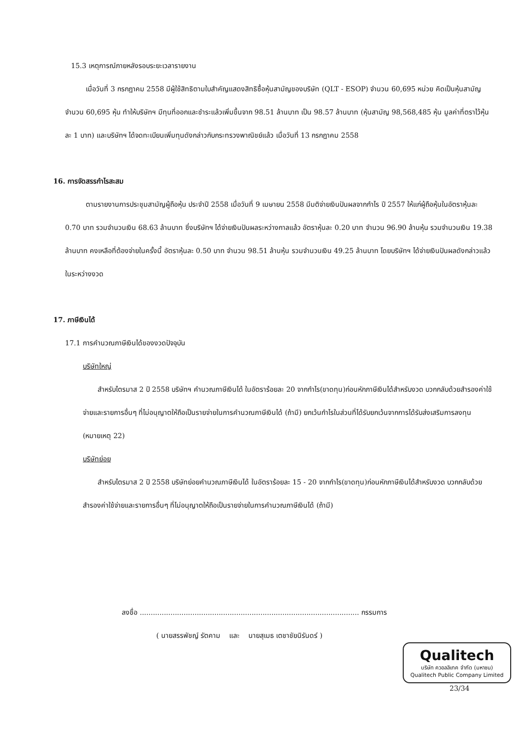15.3 เหตุการณ์ภายหลังรอบระยะเวลารายงาน
เมื่อวันที่ 3 กรกฎาคม 2558 มีผู้ใช้สิทธิตามใบสำคัญแสดงสิทธิซื้อหุ้นสามัญของบริษัท (QLT - ESOP) จำนวน 60,695 หน่วย คิดเป็นหุ้นสามัญจำนวน 60,695 หุ้น ทำให้บริษัทฯ มีทุนที่ออกและชำระแล้วเพิ่มขึ้นจาก 98.51 ล้านบาท เป็น 98.57 ล้านบาท (หุ้นสามัญ 98,568,485 หุ้น มูลค่าที่ตราไว้หุ้นละ 1 บาท) และบริษัทฯ ได้จดทะเบียนเพิ่มทุนดังกล่าวกับกระทรวงพาณิชย์แล้ว เมื่อวันที่ 13 กรกฎาคม 2558
16. การจัดสรรกำไรสะสม
ตามรายงานการประชุมสามัญผู้ถือหุ้น ประจำปี 2558 เมื่อวันที่ 9 เมษายน 2558 มีมติจ่ายเงินปันผลจากกำไร ปี 2557 ให้แก่ผู้ถือหุ้นในอัตราหุ้นละ 0.70 บาท รวมจำนวนเงิน 68.63 ล้านบาท ซึ่งบริษัทฯ ได้จ่ายเงินปันผลระหว่างกาลแล้ว อัตราหุ้นละ 0.20 บาท จำนวน 96.90 ล้านหุ้น รวมจำนวนเงิน 19.38 ล้านบาท คงเหลือที่ต้องจ่ายในครั้งนี้ อัตราหุ้นละ 0.50 บาท จำนวน 98.51 ล้านหุ้น รวมจำนวนเงิน 49.25 ล้านบาท โดยบริษัทฯ ได้จ่ายเงินปันผลดังกล่าวแล้วในระหว่างงวด
17. ภาษีเงินได้
17.1 การคำนวณภาษีเงินได้ของงวดปัจจุบัน
บริษัทใหญ่
สำหรับไตรมาส 2 ปี 2558 บริษัทฯ คำนวณภาษีเงินได้ ในอัตราร้อยละ 20 จากกำไร(ขาดทุน)ก่อนหักภาษีเงินได้สำหรับงวด บวกกลับด้วยสำรองค่าใช้จ่ายและรายการอื่นๆ ที่ไม่อนุญาตให้ถือเป็นรายจ่ายในการคำนวณภาษีเงินได้ (ถ้ามี) ยกเว้นกำไรในส่วนที่ได้รับยกเว้นจากการได้รับส่งเสริมการลงทุน (หมายเหตุ 22)
บริษัทย่อย
สำหรับไตรมาส 2 ปี 2558 บริษัทย่อยคำนวณภาษีเงินได้ ในอัตราร้อยละ 15 - 20 จากกำไร(ขาดทุน)ก่อนหักภาษีเงินได้สำหรับงวด บวกกลับด้วยสำรองค่าใช้จ่ายและรายการอื่นๆ ที่ไม่อนุญาตให้ถือเป็นรายจ่ายในการคำนวณภาษีเงินได้ (ถ้ามี)
ลงชื่อ .................................................................................................... กรรมการ
( นายสรรพัชญ์ รัตคาม และ นายสุเมธ เตชาชัยนิรันดร์ )
Qualitech
บริษัท ควอลลิเทค จำกัด (มหาชน)
Qualitech Public Company Limited
23/34